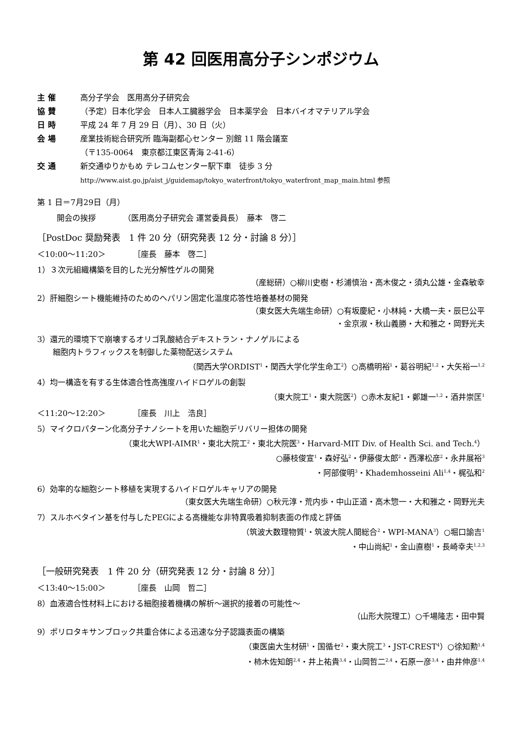第 42 回医用高分子シンポジウム
主 催 高分子学会　医用高分子研究会
協 賛 （予定）日本化学会　日本人工臓器学会　日本薬学会　日本バイオマテリアル学会
日 時 平成 24 年 7 月 29 日（月）、30 日（火）
会 場 産業技術総合研究所 臨海副都心センター 別館 11 階会議室
（〒135-0064　東京都江東区青海 2-41-6）
交 通 新交通ゆりかもめ テレコムセンター駅下車　徒歩 3 分
http://www.aist.go.jp/aist_j/guidemap/tokyo_waterfront/tokyo_waterfront_map_main.html 参照
第 1 日＝7月29日（月）
開会の挨拶　　　　（医用高分子研究会 運営委員長）　藤本　啓二
［PostDoc 奨励発表　1 件 20 分（研究発表 12 分・討論 8 分）］
＜10:00～11:20＞　　　　［座長　藤本　啓二］
1）３次元組織構築を目的した光分解性ゲルの開発
（産総研）○柳川史樹・杉浦慎治・高木俊之・須丸公雄・金森敏幸
2）肝細胞シート機能維持のためのヘパリン固定化温度応答性培養基材の開発
（東女医大先端生命研）○有坂慶紀・小林純・大橋一夫・辰巳公平
・金京淑・秋山義勝・大和雅之・岡野光夫
3）還元的環境下で崩壊するオリゴ乳酸結合デキストラン・ナノゲルによる
　　細胞内トラフィックスを制御した薬物配送システム
（関西大学ORDIST<sup>1</sup>・関西大学化学生命工<sup>2</sup>）○高橋明裕<sup>1</sup>・葛谷明紀<sup>1,2</sup>・大矢裕一<sup>1,2</sup>
4）均一構造を有する生体適合性高強度ハイドロゲルの創製
（東大院工<sup>1</sup>・東大院医<sup>2</sup>）○赤木友紀1・鄭雄一<sup>1,2</sup>・酒井崇匡<sup>1</sup>
＜11:20～12:20＞　　　　［座長　川上　浩良］
5）マイクロパターン化高分子ナノシートを用いた細胞デリバリー担体の開発
（東北大WPI-AIMR<sup>1</sup>・東北大院工<sup>2</sup>・東北大院医<sup>3</sup>・Harvard-MIT Div. of Health Sci. and Tech.<sup>4</sup>）
○藤枝俊宣<sup>1</sup>・森好弘<sup>2</sup>・伊藤俊太郎<sup>2</sup>・西澤松彦<sup>2</sup>・永井展裕<sup>3</sup>
・阿部俊明<sup>3</sup>・Khademhosseini Ali<sup>1,4</sup>・梶弘和<sup>2</sup>
6）効率的な細胞シート移植を実現するハイドロゲルキャリアの開発
（東女医大先端生命研）○秋元淳・荒内歩・中山正道・高木惣一・大和雅之・岡野光夫
7）スルホベタイン基を付与したPEGによる高機能な非特異吸着抑制表面の作成と評価
（筑波大数理物質<sup>1</sup>・筑波大院人間総合<sup>2</sup>・WPI-MANA<sup>3</sup>）○堀口諭吉<sup>1</sup>
・中山尚紀<sup>1</sup>・金山直樹<sup>1</sup>・長崎幸夫<sup>1,2,3</sup>
［一般研究発表　1 件 20 分（研究発表 12 分・討論 8 分）］
＜13:40～15:00＞　　　　［座長　山岡　哲二］
8）血液適合性材料上における細胞接着機構の解析～選択的接着の可能性～
（山形大院理工）○千場隆志・田中賢
9）ポリロタキサンブロック共重合体による迅速な分子認識表面の構築
（東医歯大生材研<sup>1</sup>・国循セ<sup>2</sup>・東大院工<sup>3</sup>・JST-CREST<sup>4</sup>）○徐知勲<sup>1,4</sup>
・柿木佐知朗<sup>2,4</sup>・井上祐貴<sup>3,4</sup>・山岡哲二<sup>2,4</sup>・石原一彦<sup>3,4</sup>・由井伸彦<sup>1,4</sup>